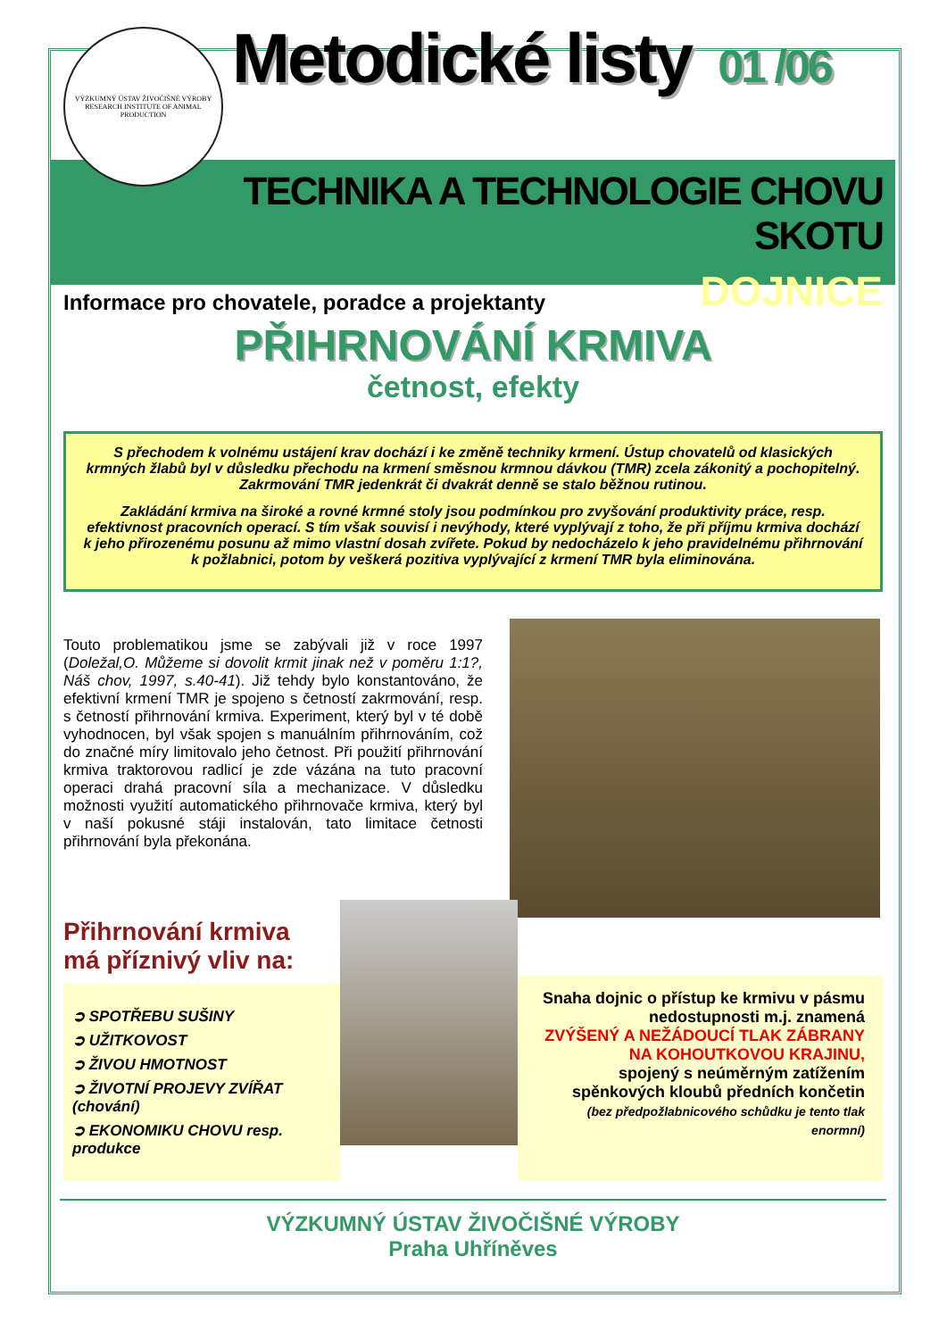VÝZKUMNÝ ÚSTAV ŽIVOČIŠNÉ VÝROBY
RESEARCH INSTITUTE OF ANIMAL PRODUCTION
Metodické listy 01 /06
TECHNIKA A TECHNOLOGIE CHOVU SKOTU
Informace pro chovatele, poradce a projektanty
DOJNICE
PŘIHRNOVÁNÍ KRMIVA
četnost, efekty
S přechodem k volnému ustájení krav dochází i ke změně techniky krmení. Ústup chovatelů od klasických krmných žlabů byl v důsledku přechodu na krmení směsnou krmnou dávkou (TMR) zcela zákonitý a pochopitelný. Zakrmování TMR jedenkrát či dvakrát denně se stalo běžnou rutinou.
Zakládání krmiva na široké a rovné krmné stoly jsou podmínkou pro zvyšování produktivity práce, resp. efektivnost pracovních operací. S tím však souvisí i nevýhody, které vyplývají z toho, že při příjmu krmiva dochází k jeho přirozenému posunu až mimo vlastní dosah zvířete. Pokud by nedocházelo k jeho pravidelnému přihrnování k požlabnici, potom by veškerá pozitiva vyplývající z krmení TMR byla eliminována.
Touto problematikou jsme se zabývali již v roce 1997 (Doležal,O. Můžeme si dovolit krmit jinak než v poměru 1:1?, Náš chov, 1997, s.40-41). Již tehdy bylo konstantováno, že efektivní krmení TMR je spojeno s četností zakrmování, resp. s četností přihrnování krmiva. Experiment, který byl v té době vyhodnocen, byl však spojen s manuálním přihrnováním, což do značné míry limitovalo jeho četnost. Při použití přihrnování krmiva traktorovou radlicí je zde vázána na tuto pracovní operaci drahá pracovní síla a mechanizace. V důsledku možnosti využití automatického přihrnovače krmiva, který byl v naší pokusné stáji instalován, tato limitace četnosti přihrnování byla překonána.
Přihrnování krmiva
má příznivý vliv na:
➲ SPOTŘEBU SUŠINY
➲ UŽITKOVOST
➲ ŽIVOU HMOTNOST
➲ ŽIVOTNÍ PROJEVY ZVÍŘAT (chování)
➲ EKONOMIKU CHOVU resp. produkce
Snaha dojnic o přístup ke krmivu v pásmu nedostupnosti m.j. znamená
ZVÝŠENÝ A NEŽÁDOUCÍ TLAK ZÁBRANY NA KOHOUTKOVOU KRAJINU,
spojený s neúměrným zatížením spěnkových kloubů předních končetin
(bez předpožlabnicového schůdku je tento tlak enormní)
VÝZKUMNÝ ÚSTAV ŽIVOČIŠNÉ VÝROBY
Praha Uhříněves